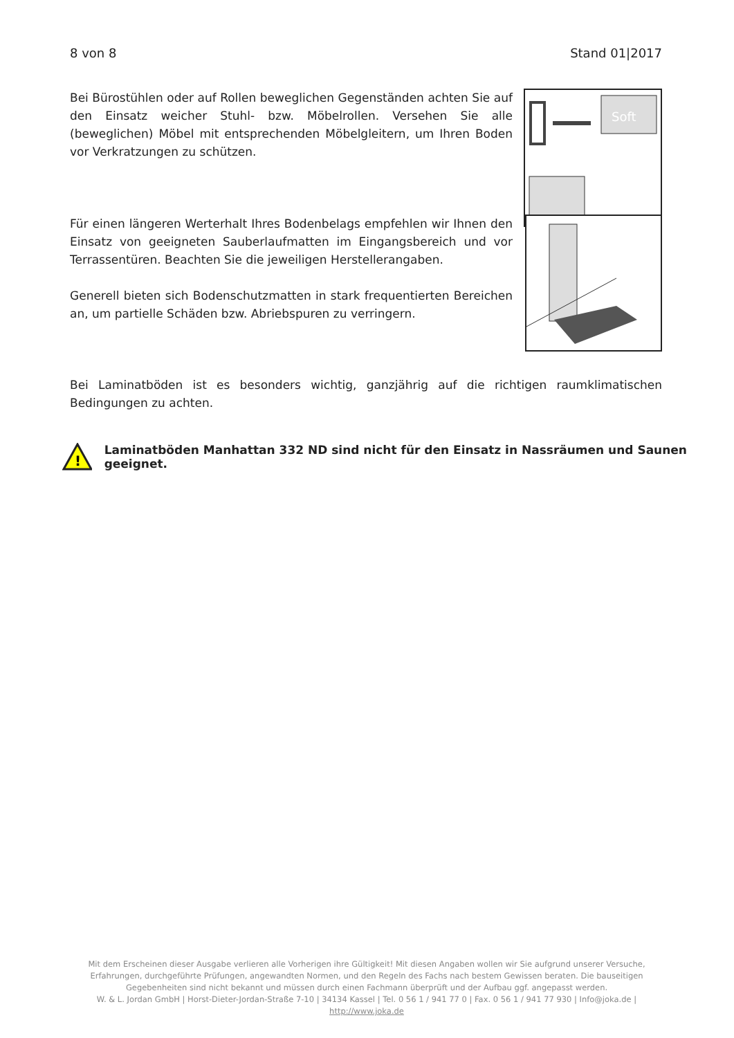8 von 8 Stand 01|2017
Bei Bürostühlen oder auf Rollen beweglichen Gegenständen achten Sie auf den Einsatz weicher Stuhl- bzw. Möbelrollen. Versehen Sie alle (beweglichen) Möbel mit entsprechenden Möbelgleitern, um Ihren Boden vor Verkratzungen zu schützen.
Soft
Für einen längeren Werterhalt Ihres Bodenbelags empfehlen wir Ihnen den Einsatz von geeigneten Sauberlaufmatten im Eingangsbereich und vor Terrassentüren. Beachten Sie die jeweiligen Herstellerangaben.
Generell bieten sich Bodenschutzmatten in stark frequentierten Bereichen an, um partielle Schäden bzw. Abriebspuren zu verringern.
Bei Laminatböden ist es besonders wichtig, ganzjährig auf die richtigen raumklimatischen Bedingungen zu achten.
!
Laminatböden Manhattan 332 ND sind nicht für den Einsatz in Nassräumen und Saunen geeignet.
Mit dem Erscheinen dieser Ausgabe verlieren alle Vorherigen ihre Gültigkeit! Mit diesen Angaben wollen wir Sie aufgrund unserer Versuche, Erfahrungen, durchgeführte Prüfungen, angewandten Normen, und den Regeln des Fachs nach bestem Gewissen beraten. Die bauseitigen Gegebenheiten sind nicht bekannt und müssen durch einen Fachmann überprüft und der Aufbau ggf. angepasst werden.
W. & L. Jordan GmbH | Horst-Dieter-Jordan-Straße 7-10 | 34134 Kassel | Tel. 0 56 1 / 941 77 0 | Fax. 0 56 1 / 941 77 930 | Info@joka.de | http://www.joka.de